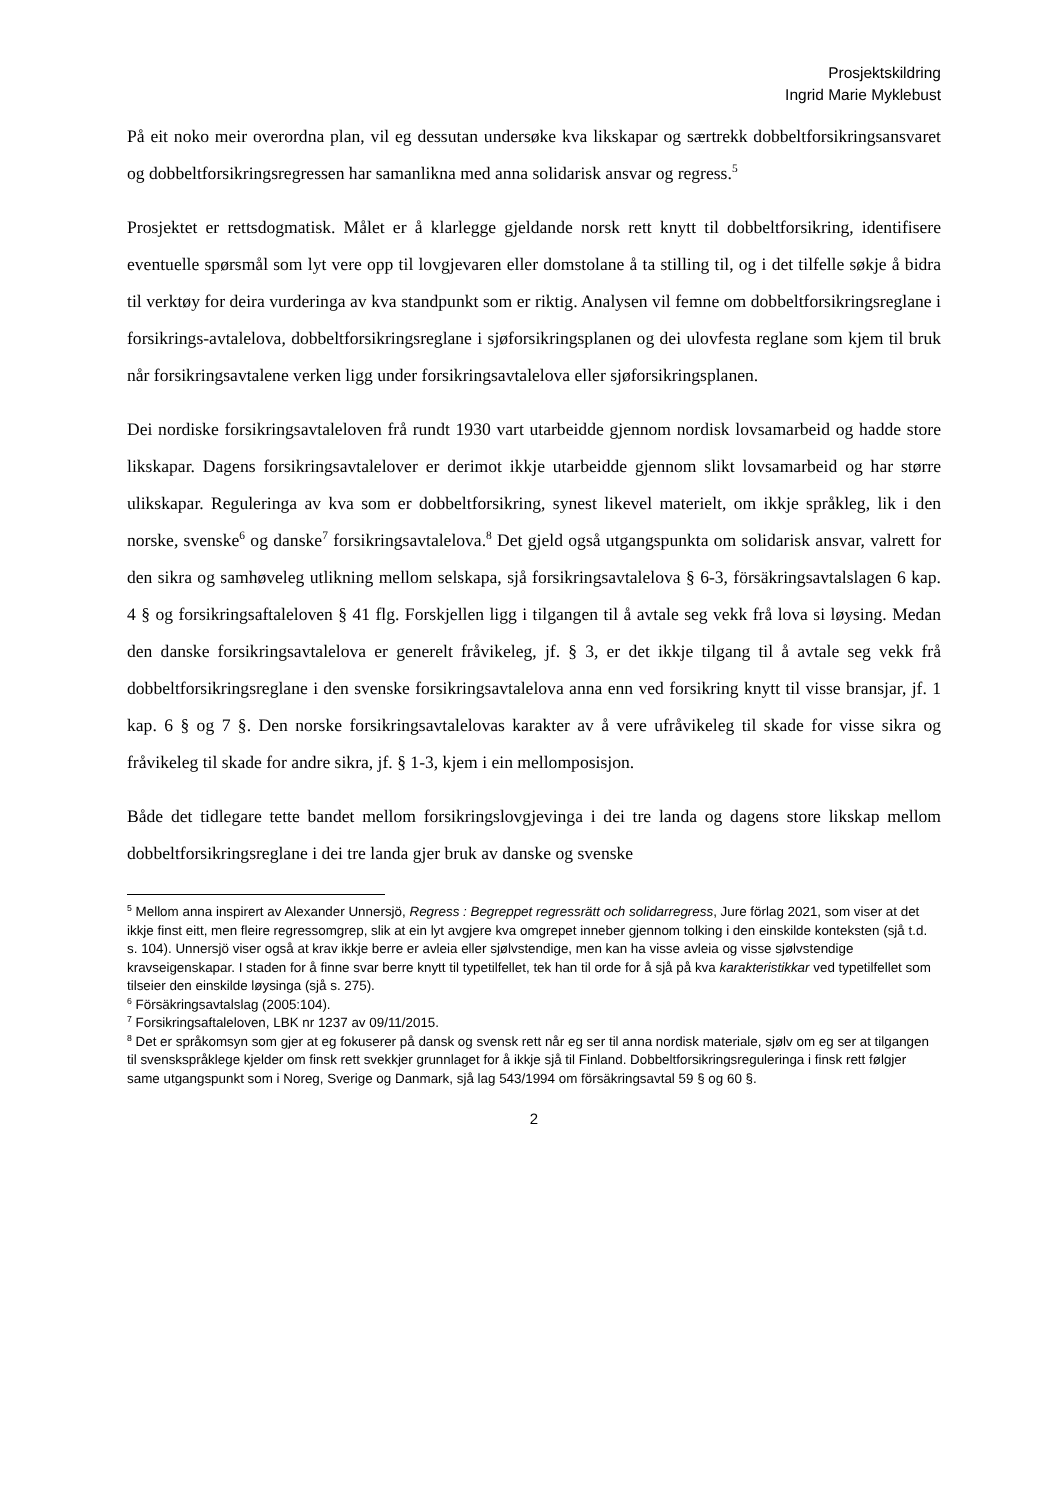Prosjektskildring
Ingrid Marie Myklebust
På eit noko meir overordna plan, vil eg dessutan undersøke kva likskapar og særtrekk dobbeltforsikringsansvaret og dobbeltforsikringsregressen har samanlikna med anna solidarisk ansvar og regress.<sup>5</sup>
Prosjektet er rettsdogmatisk. Målet er å klarlegge gjeldande norsk rett knytt til dobbeltforsikring, identifisere eventuelle spørsmål som lyt vere opp til lovgjevaren eller domstolane å ta stilling til, og i det tilfelle søkje å bidra til verktøy for deira vurderinga av kva standpunkt som er riktig. Analysen vil femne om dobbeltforsikringsreglane i forsikrings-avtalelova, dobbeltforsikringsreglane i sjøforsikringsplanen og dei ulovfesta reglane som kjem til bruk når forsikringsavtalene verken ligg under forsikringsavtalelova eller sjøforsikringsplanen.
Dei nordiske forsikringsavtaleloven frå rundt 1930 vart utarbeidde gjennom nordisk lovsamarbeid og hadde store likskapar. Dagens forsikringsavtalelover er derimot ikkje utarbeidde gjennom slikt lovsamarbeid og har større ulikskapar. Reguleringa av kva som er dobbeltforsikring, synest likevel materielt, om ikkje språkleg, lik i den norske, svenske<sup>6</sup> og danske<sup>7</sup> forsikringsavtalelova.<sup>8</sup> Det gjeld også utgangspunkta om solidarisk ansvar, valrett for den sikra og samhøveleg utlikning mellom selskapa, sjå forsikringsavtalelova § 6-3, försäkringsavtalslagen 6 kap. 4 § og forsikringsaftaleloven § 41 flg. Forskjellen ligg i tilgangen til å avtale seg vekk frå lova si løysing. Medan den danske forsikringsavtalelova er generelt fråvikeleg, jf. § 3, er det ikkje tilgang til å avtale seg vekk frå dobbeltforsikringsreglane i den svenske forsikringsavtalelova anna enn ved forsikring knytt til visse bransjar, jf. 1 kap. 6 § og 7 §. Den norske forsikringsavtalelovas karakter av å vere ufråvikeleg til skade for visse sikra og fråvikeleg til skade for andre sikra, jf. § 1-3, kjem i ein mellomposisjon.
Både det tidlegare tette bandet mellom forsikringslovgjevinga i dei tre landa og dagens store likskap mellom dobbeltforsikringsreglane i dei tre landa gjer bruk av danske og svenske
<sup>5</sup> Mellom anna inspirert av Alexander Unnersjö, Regress : Begreppet regressrätt och solidarregress, Jure förlag 2021, som viser at det ikkje finst eitt, men fleire regressomgrep, slik at ein lyt avgjere kva omgrepet inneber gjennom tolking i den einskilde konteksten (sjå t.d. s. 104). Unnersjö viser også at krav ikkje berre er avleia eller sjølvstendige, men kan ha visse avleia og visse sjølvstendige kravseigenskapar. I staden for å finne svar berre knytt til typetilfellet, tek han til orde for å sjå på kva karakteristikkar ved typetilfellet som tilseier den einskilde løysinga (sjå s. 275).
<sup>6</sup> Försäkringsavtalslag (2005:104).
<sup>7</sup> Forsikringsaftaleloven, LBK nr 1237 av 09/11/2015.
<sup>8</sup> Det er språkomsyn som gjer at eg fokuserer på dansk og svensk rett når eg ser til anna nordisk materiale, sjølv om eg ser at tilgangen til svenskspråklege kjelder om finsk rett svekkjer grunnlaget for å ikkje sjå til Finland. Dobbeltforsikringsreguleringa i finsk rett følgjer same utgangspunkt som i Noreg, Sverige og Danmark, sjå lag 543/1994 om försäkringsavtal 59 § og 60 §.
2